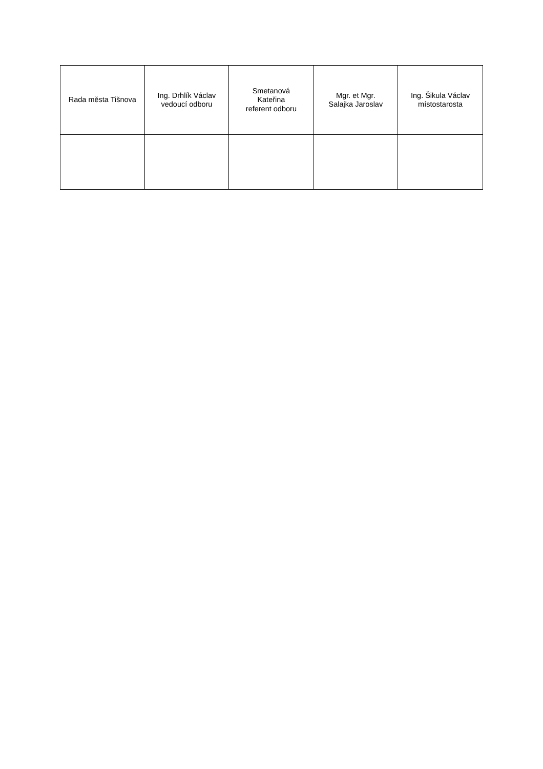| Rada města Tišnova | Ing. Drhlík Václav vedoucí odboru | Smetanová Kateřina referent odboru | Mgr. et Mgr. Salajka Jaroslav | Ing. Šikula Václav místostarosta |